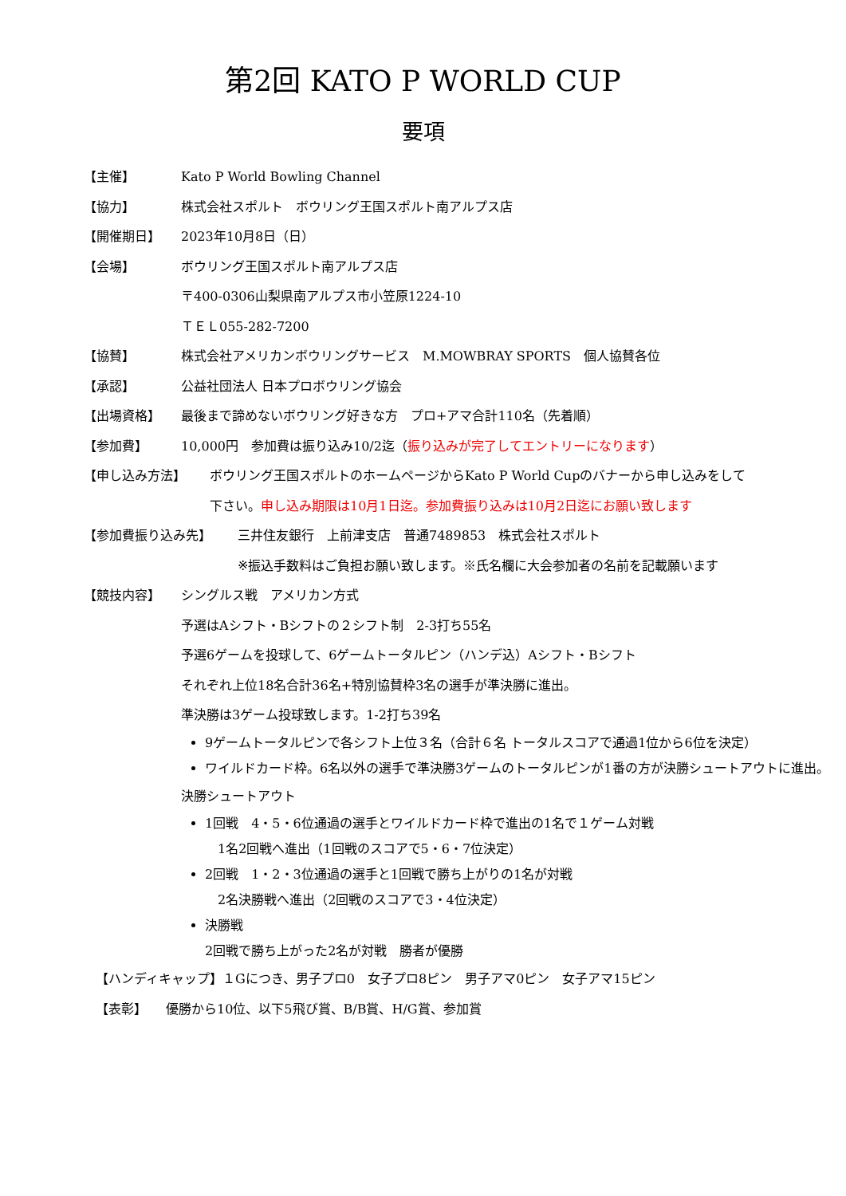第2回 KATO P WORLD CUP
要項
【主催】 Kato P World Bowling Channel
【協力】 株式会社スポルト　ボウリング王国スポルト南アルプス店
【開催期日】 2023年10月8日（日）
【会場】 ボウリング王国スポルト南アルプス店
〒400-0306山梨県南アルプス市小笠原1224-10
ＴＥＬ055-282-7200
【協賛】 株式会社アメリカンボウリングサービス　M.MOWBRAY SPORTS　個人協賛各位
【承認】 公益社団法人 日本プロボウリング協会
【出場資格】 最後まで諦めないボウリング好きな方　プロ+アマ合計110名（先着順）
【参加費】 10,000円　参加費は振り込み10/2迄（振り込みが完了してエントリーになります）
【申し込み方法】 ボウリング王国スポルトのホームページからKato P World Cupのバナーから申し込みをして
下さい。申し込み期限は10月1日迄。参加費振り込みは10月2日迄にお願い致します
【参加費振り込み先】 三井住友銀行　上前津支店　普通7489853　株式会社スポルト
※振込手数料はご負担お願い致します。※氏名欄に大会参加者の名前を記載願います
【競技内容】 シングルス戦　アメリカン方式
予選はAシフト・Bシフトの２シフト制　2-3打ち55名
予選6ゲームを投球して、6ゲームトータルピン（ハンデ込）Aシフト・Bシフト
それぞれ上位18名合計36名+特別協賛枠3名の選手が準決勝に進出。
準決勝は3ゲーム投球致します。1-2打ち39名
9ゲームトータルピンで各シフト上位３名（合計６名 トータルスコアで通過1位から6位を決定）
ワイルドカード枠。6名以外の選手で準決勝3ゲームのトータルピンが1番の方が決勝シュートアウトに進出。
決勝シュートアウト
1回戦　4・5・6位通過の選手とワイルドカード枠で進出の1名で１ゲーム対戦
　1名2回戦へ進出（1回戦のスコアで5・6・7位決定）
2回戦　1・2・3位通過の選手と1回戦で勝ち上がりの1名が対戦
　2名決勝戦へ進出（2回戦のスコアで3・4位決定）
決勝戦
2回戦で勝ち上がった2名が対戦　勝者が優勝
【ハンディキャップ】１Gにつき、男子プロ0　女子プロ8ピン　男子アマ0ピン　女子アマ15ピン
【表彰】 優勝から10位、以下5飛び賞、B/B賞、H/G賞、参加賞